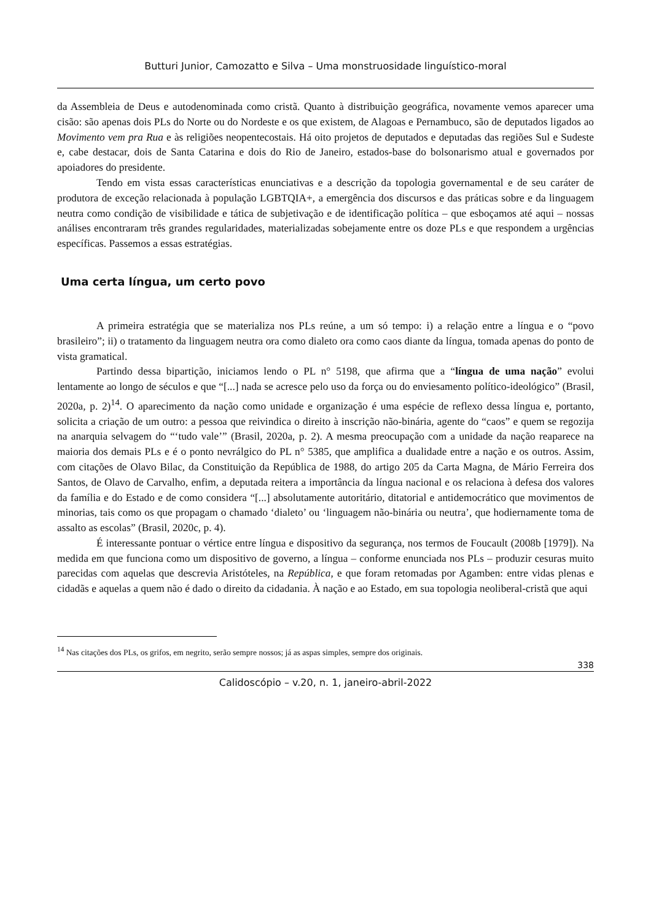Butturi Junior, Camozatto e Silva – Uma monstruosidade linguístico-moral
da Assembleia de Deus e autodenominada como cristã. Quanto à distribuição geográfica, novamente vemos aparecer uma cisão: são apenas dois PLs do Norte ou do Nordeste e os que existem, de Alagoas e Pernambuco, são de deputados ligados ao Movimento vem pra Rua e às religiões neopentecostais. Há oito projetos de deputados e deputadas das regiões Sul e Sudeste e, cabe destacar, dois de Santa Catarina e dois do Rio de Janeiro, estados-base do bolsonarismo atual e governados por apoiadores do presidente.
Tendo em vista essas características enunciativas e a descrição da topologia governamental e de seu caráter de produtora de exceção relacionada à população LGBTQIA+, a emergência dos discursos e das práticas sobre e da linguagem neutra como condição de visibilidade e tática de subjetivação e de identificação política – que esboçamos até aqui – nossas análises encontraram três grandes regularidades, materializadas sobejamente entre os doze PLs e que respondem a urgências específicas. Passemos a essas estratégias.
Uma certa língua, um certo povo
A primeira estratégia que se materializa nos PLs reúne, a um só tempo: i) a relação entre a língua e o “povo brasileiro”; ii) o tratamento da linguagem neutra ora como dialeto ora como caos diante da língua, tomada apenas do ponto de vista gramatical.
Partindo dessa bipartição, iniciamos lendo o PL n° 5198, que afirma que a “língua de uma nação” evolui lentamente ao longo de séculos e que “[...] nada se acresce pelo uso da força ou do enviesamento político-ideológico” (Brasil, 2020a, p. 2)<sup>14</sup>. O aparecimento da nação como unidade e organização é uma espécie de reflexo dessa língua e, portanto, solicita a criação de um outro: a pessoa que reivindica o direito à inscrição não-binária, agente do “caos” e quem se regozija na anarquia selvagem do “‘tudo vale’” (Brasil, 2020a, p. 2). A mesma preocupação com a unidade da nação reaparece na maioria dos demais PLs e é o ponto nevrálgico do PL n° 5385, que amplifica a dualidade entre a nação e os outros. Assim, com citações de Olavo Bilac, da Constituição da República de 1988, do artigo 205 da Carta Magna, de Mário Ferreira dos Santos, de Olavo de Carvalho, enfim, a deputada reitera a importância da língua nacional e os relaciona à defesa dos valores da família e do Estado e de como considera “[...] absolutamente autoritário, ditatorial e antidemocrático que movimentos de minorias, tais como os que propagam o chamado ‘dialeto’ ou ‘linguagem não-binária ou neutra’, que hodiernamente toma de assalto as escolas” (Brasil, 2020c, p. 4).
É interessante pontuar o vértice entre língua e dispositivo da segurança, nos termos de Foucault (2008b [1979]). Na medida em que funciona como um dispositivo de governo, a língua – conforme enunciada nos PLs – produzir cesuras muito parecidas com aquelas que descrevia Aristóteles, na República, e que foram retomadas por Agamben: entre vidas plenas e cidadãs e aquelas a quem não é dado o direito da cidadania. À nação e ao Estado, em sua topologia neoliberal-cristã que aqui
<sup>14</sup> Nas citações dos PLs, os grifos, em negrito, serão sempre nossos; já as aspas simples, sempre dos originais.
338
Calidoscópio – v.20, n. 1, janeiro-abril-2022